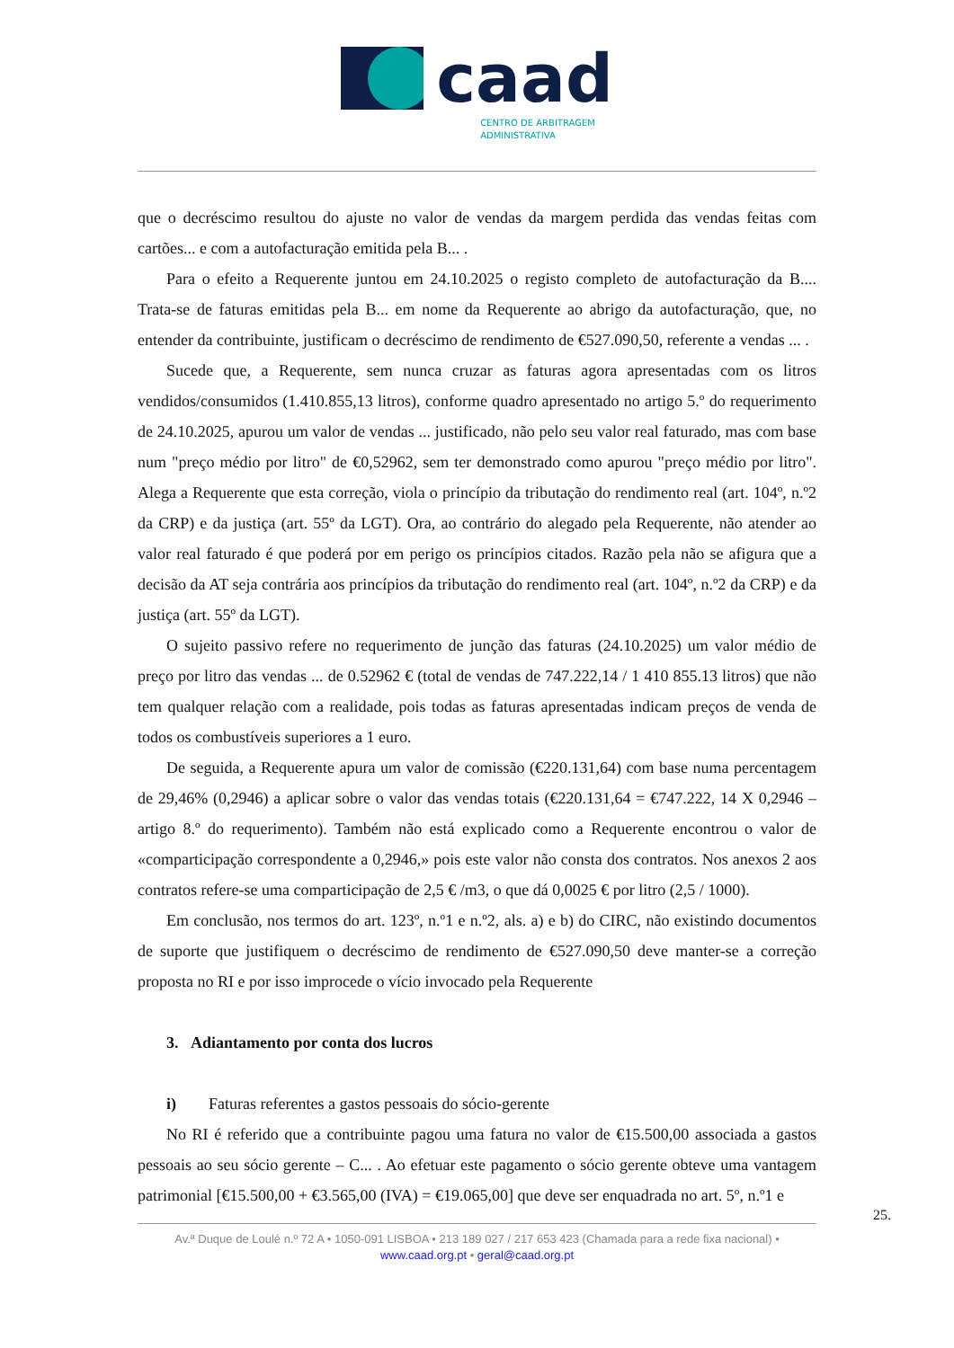caad
CENTRO DE ARBITRAGEM
ADMINISTRATIVA
que o decréscimo resultou do ajuste no valor de vendas da margem perdida das vendas feitas com cartões... e com a autofacturação emitida pela B... .
Para o efeito a Requerente juntou em 24.10.2025 o registo completo de autofacturação da B.... Trata-se de faturas emitidas pela B... em nome da Requerente ao abrigo da autofacturação, que, no entender da contribuinte, justificam o decréscimo de rendimento de €527.090,50, referente a vendas ... .
Sucede que, a Requerente, sem nunca cruzar as faturas agora apresentadas com os litros vendidos/consumidos (1.410.855,13 litros), conforme quadro apresentado no artigo 5.º do requerimento de 24.10.2025, apurou um valor de vendas ... justificado, não pelo seu valor real faturado, mas com base num "preço médio por litro" de €0,52962, sem ter demonstrado como apurou "preço médio por litro". Alega a Requerente que esta correção, viola o princípio da tributação do rendimento real (art. 104º, n.º2 da CRP) e da justiça (art. 55º da LGT). Ora, ao contrário do alegado pela Requerente, não atender ao valor real faturado é que poderá por em perigo os princípios citados. Razão pela não se afigura que a decisão da AT seja contrária aos princípios da tributação do rendimento real (art. 104º, n.º2 da CRP) e da justiça (art. 55º da LGT).
O sujeito passivo refere no requerimento de junção das faturas (24.10.2025) um valor médio de preço por litro das vendas ... de 0.52962 € (total de vendas de 747.222,14 / 1 410 855.13 litros) que não tem qualquer relação com a realidade, pois todas as faturas apresentadas indicam preços de venda de todos os combustíveis superiores a 1 euro.
De seguida, a Requerente apura um valor de comissão (€220.131,64) com base numa percentagem de 29,46% (0,2946) a aplicar sobre o valor das vendas totais (€220.131,64 = €747.222, 14 X 0,2946 – artigo 8.º do requerimento). Também não está explicado como a Requerente encontrou o valor de «comparticipação correspondente a 0,2946,» pois este valor não consta dos contratos. Nos anexos 2 aos contratos refere-se uma comparticipação de 2,5 € /m3, o que dá 0,0025 € por litro (2,5 / 1000).
Em conclusão, nos termos do art. 123º, n.º1 e n.º2, als. a) e b) do CIRC, não existindo documentos de suporte que justifiquem o decréscimo de rendimento de €527.090,50 deve manter-se a correção proposta no RI e por isso improcede o vício invocado pela Requerente
3. Adiantamento por conta dos lucros
i) Faturas referentes a gastos pessoais do sócio-gerente
No RI é referido que a contribuinte pagou uma fatura no valor de €15.500,00 associada a gastos pessoais ao seu sócio gerente – C... . Ao efetuar este pagamento o sócio gerente obteve uma vantagem patrimonial [€15.500,00 + €3.565,00 (IVA) = €19.065,00] que deve ser enquadrada no art. 5º, n.º1 e
25.
Av.ª Duque de Loulé n.º 72 A • 1050-091 LISBOA • 213 189 027 / 217 653 423 (Chamada para a rede fixa nacional) •
www.caad.org.pt • geral@caad.org.pt